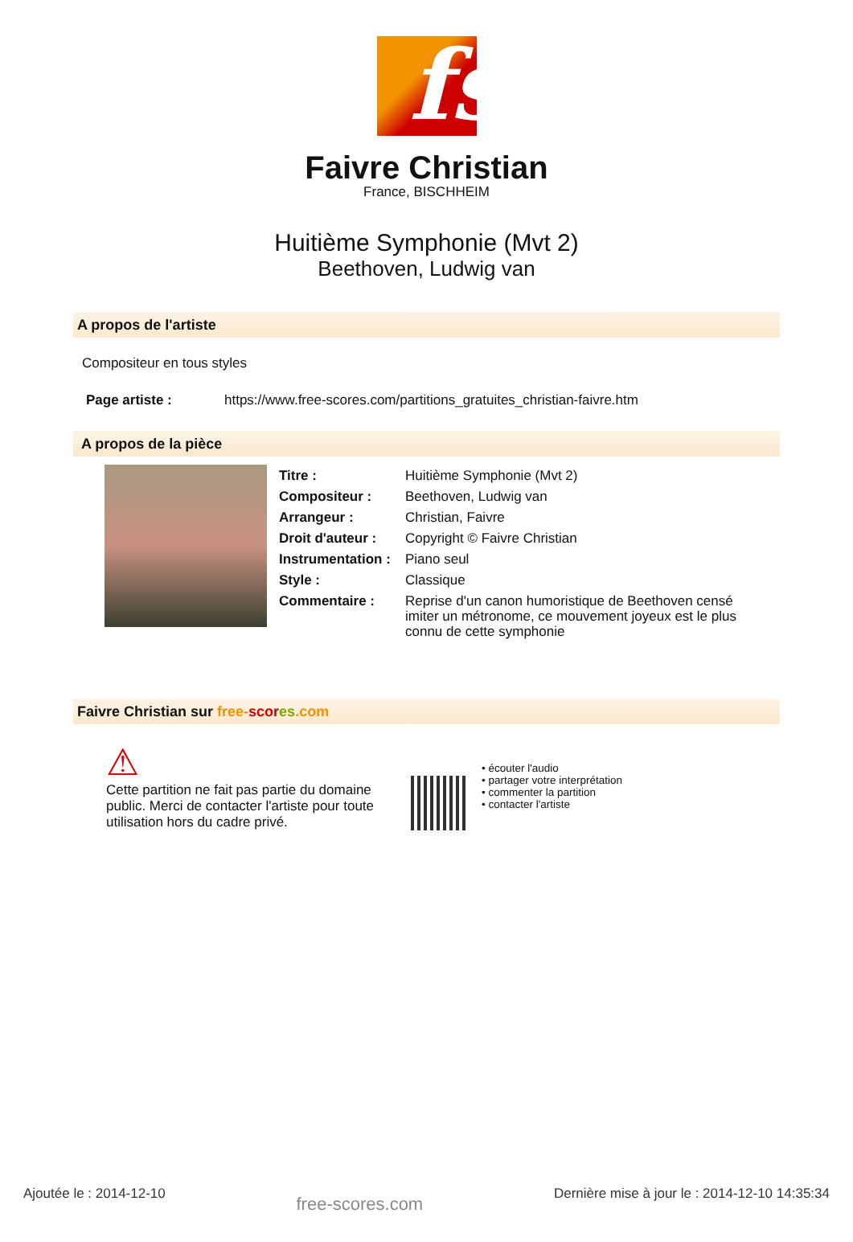fs
Faivre Christian
France, BISCHHEIM
Huitième Symphonie (Mvt 2)
Beethoven, Ludwig van
A propos de l'artiste
Compositeur en tous styles
| Page artiste : | https://www.free-scores.com/partitions_gratuites_christian-faivre.htm |
A propos de la pièce
| Titre : | Huitième Symphonie (Mvt 2) |
| Compositeur : | Beethoven, Ludwig van |
| Arrangeur : | Christian, Faivre |
| Droit d'auteur : | Copyright © Faivre Christian |
| Instrumentation : | Piano seul |
| Style : | Classique |
| Commentaire : | Reprise d'un canon humoristique de Beethoven censé imiter un métronome, ce mouvement joyeux est le plus connu de cette symphonie |
Faivre Christian sur free-scor es.com
⚠
Cette partition ne fait pas partie du domaine public. Merci de contacter l'artiste pour toute utilisation hors du cadre privé.
• écouter l'audio
• partager votre interprétation
• commenter la partition
• contacter l'artiste
Ajoutée le : 2014-12-10 free-scores.com Dernière mise à jour le : 2014-12-10 14:35:34